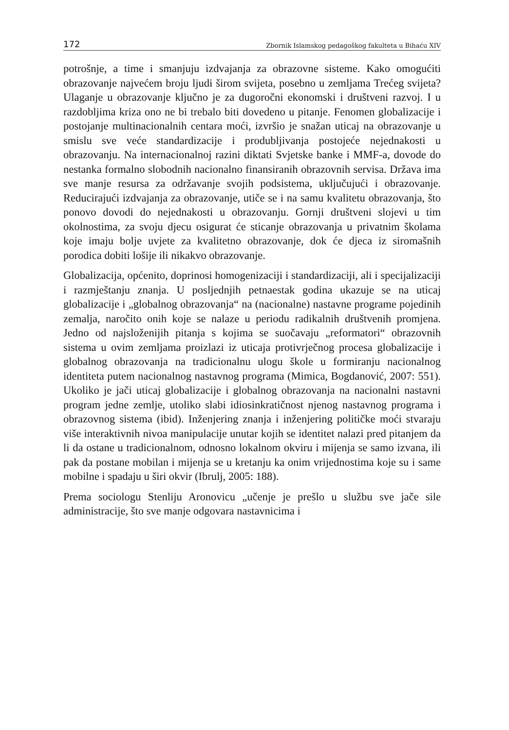172 Zbornik Islamskog pedagoškog fakulteta u Bihaću XIV
potrošnje, a time i smanjuju izdvajanja za obrazovne sisteme. Kako omogućiti obrazovanje najvećem broju ljudi širom svijeta, posebno u zemljama Trećeg svijeta? Ulaganje u obrazovanje ključno je za dugoročni ekonomski i društveni razvoj. I u razdobljima kriza ono ne bi trebalo biti dovedeno u pitanje. Fenomen globalizacije i postojanje multinacionalnih centara moći, izvršio je snažan uticaj na obrazovanje u smislu sve veće standardizacije i produbljivanja postojeće nejednakosti u obrazovanju. Na internacionalnoj razini diktati Svjetske banke i MMF-a, dovode do nestanka formalno slobodnih nacionalno finansiranih obrazovnih servisa. Država ima sve manje resursa za održavanje svojih podsistema, uključujući i obrazovanje. Reducirajući izdvajanja za obrazovanje, utiče se i na samu kvalitetu obrazovanja, što ponovo dovodi do nejednakosti u obrazovanju. Gornji društveni slojevi u tim okolnostima, za svoju djecu osigurat će sticanje obrazovanja u privatnim školama koje imaju bolje uvjete za kvalitetno obrazovanje, dok će djeca iz siromašnih porodica dobiti lošije ili nikakvo obrazovanje.
Globalizacija, općenito, doprinosi homogenizaciji i standardizaciji, ali i specijalizaciji i razmještanju znanja. U posljednjih petnaestak godina ukazuje se na uticaj globalizacije i „globalnog obrazovanja“ na (nacionalne) nastavne programe pojedinih zemalja, naročito onih koje se nalaze u periodu radikalnih društvenih promjena. Jedno od najsloženijih pitanja s kojima se suočavaju „reformatori“ obrazovnih sistema u ovim zemljama proizlazi iz uticaja protivrječnog procesa globalizacije i globalnog obrazovanja na tradicionalnu ulogu škole u formiranju nacionalnog identiteta putem nacionalnog nastavnog programa (Mimica, Bogdanović, 2007: 551). Ukoliko je jači uticaj globalizacije i globalnog obrazovanja na nacionalni nastavni program jedne zemlje, utoliko slabi idiosinkratičnost njenog nastavnog programa i obrazovnog sistema (ibid). Inženjering znanja i inženjering političke moći stvaraju više interaktivnih nivoa manipulacije unutar kojih se identitet nalazi pred pitanjem da li da ostane u tradicionalnom, odnosno lokalnom okviru i mijenja se samo izvana, ili pak da postane mobilan i mijenja se u kretanju ka onim vrijednostima koje su i same mobilne i spadaju u širi okvir (Ibrulj, 2005: 188).
Prema sociologu Stenliju Aronovicu „učenje je prešlo u službu sve jače sile administracije, što sve manje odgovara nastavnicima i